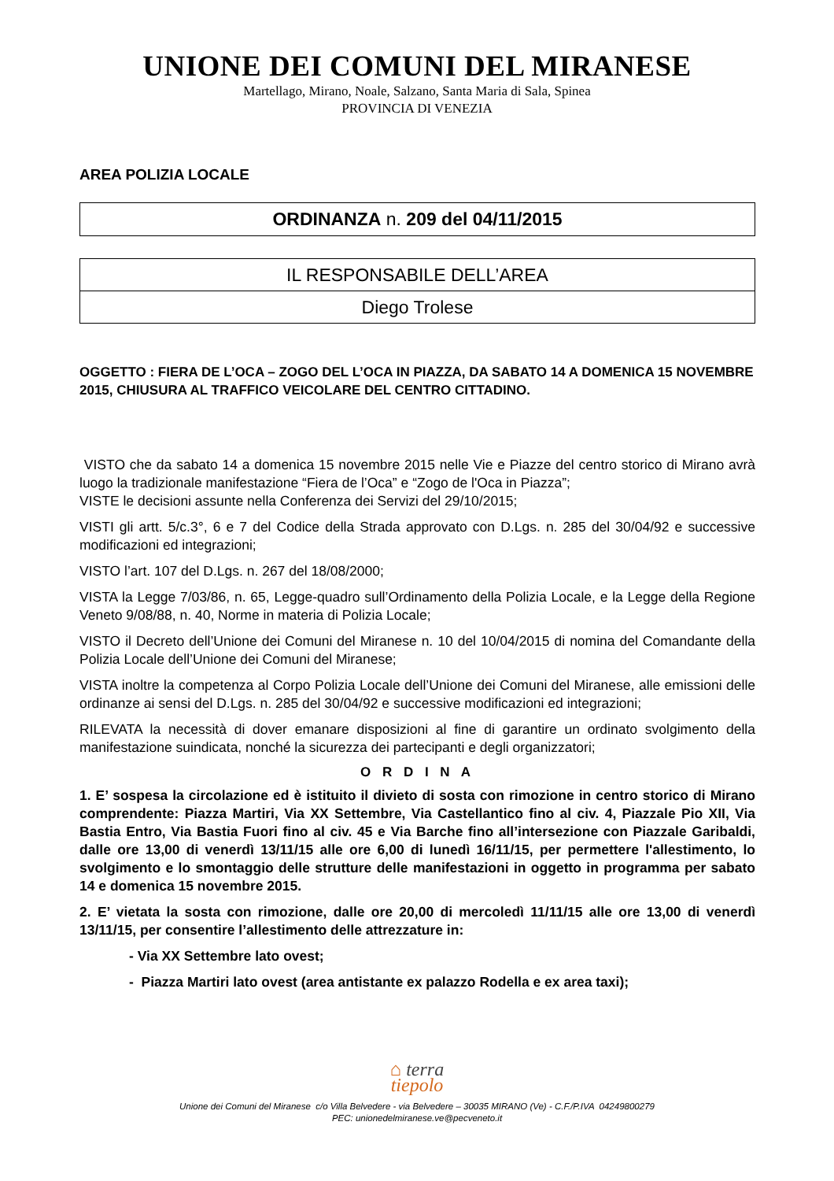UNIONE DEI COMUNI DEL MIRANESE
Martellago, Mirano, Noale, Salzano, Santa Maria di Sala, Spinea
PROVINCIA DI VENEZIA
AREA POLIZIA LOCALE
ORDINANZA n. 209 del 04/11/2015
| IL RESPONSABILE DELL’AREA |
| Diego Trolese |
OGGETTO : FIERA DE L’OCA – ZOGO DEL L’OCA IN PIAZZA, DA SABATO 14 A DOMENICA 15 NOVEMBRE 2015, CHIUSURA AL TRAFFICO VEICOLARE DEL CENTRO CITTADINO.
VISTO che da sabato 14 a domenica 15 novembre 2015 nelle Vie e Piazze del centro storico di Mirano avrà luogo la tradizionale manifestazione “Fiera de l’Oca” e “Zogo de l'Oca in Piazza”;
VISTE le decisioni assunte nella Conferenza dei Servizi del 29/10/2015;
VISTI gli artt. 5/c.3°, 6 e 7 del Codice della Strada approvato con D.Lgs. n. 285 del 30/04/92 e successive modificazioni ed integrazioni;
VISTO l’art. 107 del D.Lgs. n. 267 del 18/08/2000;
VISTA la Legge 7/03/86, n. 65, Legge-quadro sull’Ordinamento della Polizia Locale, e la Legge della Regione Veneto 9/08/88, n. 40, Norme in materia di Polizia Locale;
VISTO il Decreto dell’Unione dei Comuni del Miranese n. 10 del 10/04/2015 di nomina del Comandante della Polizia Locale dell’Unione dei Comuni del Miranese;
VISTA inoltre la competenza al Corpo Polizia Locale dell’Unione dei Comuni del Miranese, alle emissioni delle ordinanze ai sensi del D.Lgs. n. 285 del 30/04/92 e successive modificazioni ed integrazioni;
RILEVATA la necessità di dover emanare disposizioni al fine di garantire un ordinato svolgimento della manifestazione suindicata, nonché la sicurezza dei partecipanti e degli organizzatori;
O R D I N A
1. E’ sospesa la circolazione ed è istituito il divieto di sosta con rimozione in centro storico di Mirano comprendente: Piazza Martiri, Via XX Settembre, Via Castellantico fino al civ. 4, Piazzale Pio XII, Via Bastia Entro, Via Bastia Fuori fino al civ. 45 e Via Barche fino all’intersezione con Piazzale Garibaldi, dalle ore 13,00 di venerdì 13/11/15 alle ore 6,00 di lunedì 16/11/15, per permettere l'allestimento, lo svolgimento e lo smontaggio delle strutture delle manifestazioni in oggetto in programma per sabato 14 e domenica 15 novembre 2015.
2. E’ vietata la sosta con rimozione, dalle ore 20,00 di mercoledì 11/11/15 alle ore 13,00 di venerdì 13/11/15, per consentire l’allestimento delle attrezzature in:
- Via XX Settembre lato ovest;
- Piazza Martiri lato ovest (area antistante ex palazzo Rodella e ex area taxi);
⌂ terra
tiepolo
Unione dei Comuni del Miranese c/o Villa Belvedere - via Belvedere – 30035 MIRANO (Ve) - C.F./P.IVA 04249800279
PEC: unionedelmiranese.ve@pecveneto.it